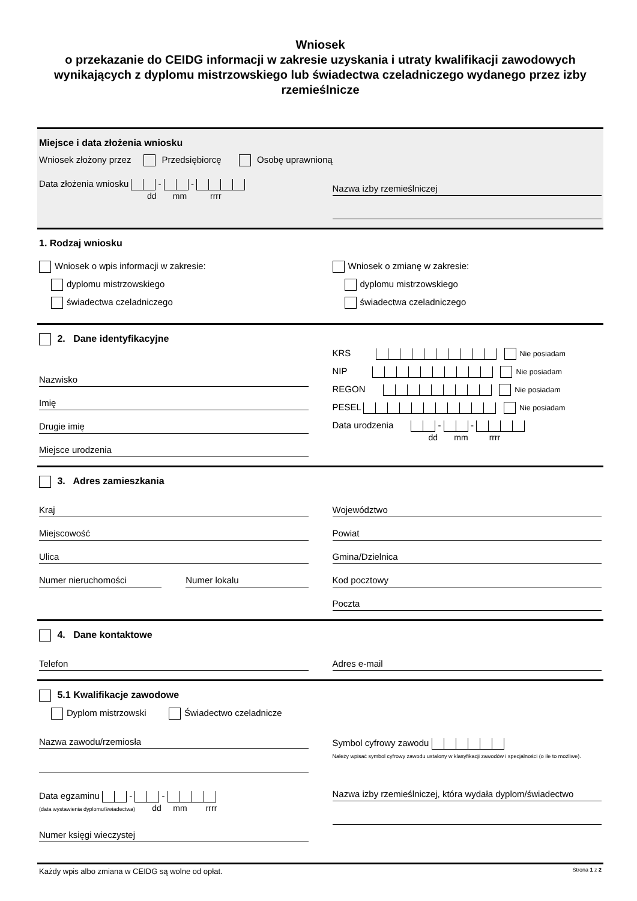Wniosek
o przekazanie do CEIDG informacji w zakresie uzyskania i utraty kwalifikacji zawodowych wynikających z dyplomu mistrzowskiego lub świadectwa czeladniczego wydanego przez izby rzemieślnicze
Miejsce i data złożenia wniosku
Wniosek złożony przez Przedsiębiorcę Osobę uprawnioną
Data złożenia wniosku - -
dd mm rrrr
Nazwa izby rzemieślniczej
1. Rodzaj wniosku
Wniosek o wpis informacji w zakresie:
dyplomu mistrzowskiego
świadectwa czeladniczego
Wniosek o zmianę w zakresie:
dyplomu mistrzowskiego
świadectwa czeladniczego
2. Dane identyfikacyjne
Nazwisko
Imię
Drugie imię
Miejsce urodzenia
KRS Nie posiadam
NIP Nie posiadam
REGON Nie posiadam
PESEL Nie posiadam
Data urodzenia - -
dd mm rrrr
3. Adres zamieszkania
Kraj
Miejscowość
Ulica
Numer nieruchomości Numer lokalu
Województwo
Powiat
Gmina/Dzielnica
Kod pocztowy
Poczta
4. Dane kontaktowe
Telefon Adres e-mail
5.1 Kwalifikacje zawodowe
Dyplom mistrzowski Świadectwo czeladnicze
Nazwa zawodu/rzemiosła
Data egzaminu - -
(data wystawienia dyplomu/świadectwa) dd mm rrrr
Numer księgi wieczystej
Symbol cyfrowy zawodu
Należy wpisać symbol cyfrowy zawodu ustalony w klasyfikacji zawodów i specjalności (o ile to możliwe).
Nazwa izby rzemieślniczej, która wydała dyplom/świadectwo
Każdy wpis albo zmiana w CEIDG są wolne od opłat. Strona 1 z 2